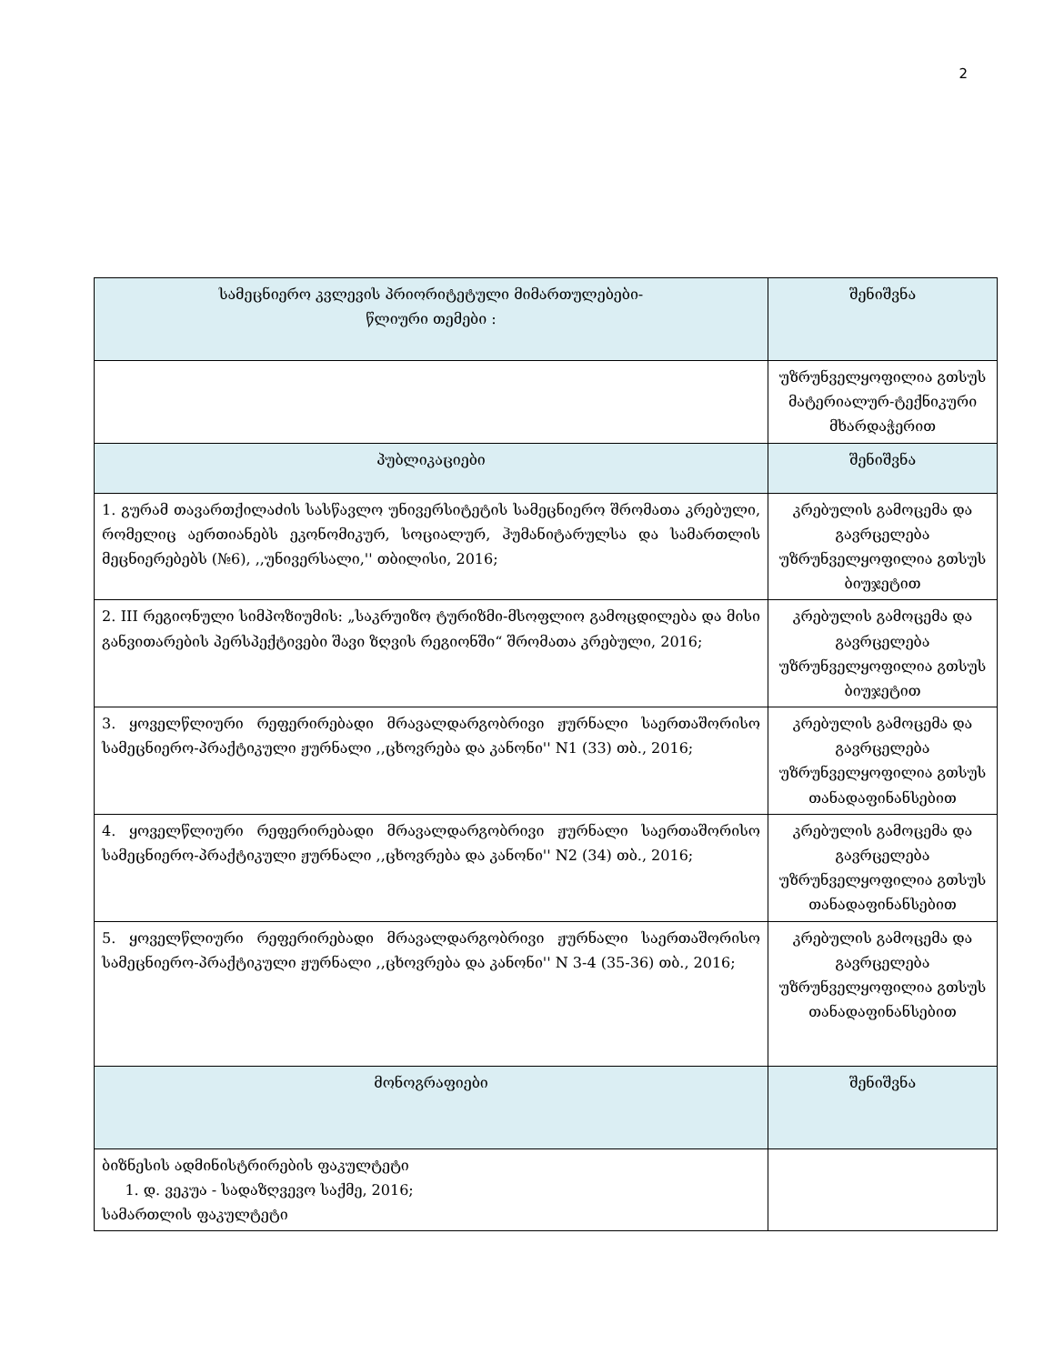2
| სამეცნიერო კვლევის პრიორიტეტული მიმართულებები- წლიური თემები : | შენიშვნა |
| --- | --- |
| | უზრუნველყოფილია გთსუს მატერიალურ-ტექნიკური მხარდაჭერით |
| პუბლიკაციები | შენიშვნა |
| 1. გურამ თავართქილაძის სასწავლო უნივერსიტეტის სამეცნიერო შრომათა კრებული, რომელიც აერთიანებს ეკონომიკურ, სოციალურ, ჰუმანიტარულსა და სამართლის მეცნიერებებს (№6), ,,უნივერსალი,'' თბილისი, 2016; | კრებულის გამოცემა და გავრცელება უზრუნველყოფილია გთსუს ბიუჯეტით |
| 2. III რეგიონული სიმპოზიუმის: „საკრუიზო ტურიზმი-მსოფლიო გამოცდილება და მისი განვითარების პერსპექტივები შავი ზღვის რეგიონში“ შრომათა კრებული, 2016; | კრებულის გამოცემა და გავრცელება უზრუნველყოფილია გთსუს ბიუჯეტით |
| 3. ყოველწლიური რეფერირებადი მრავალდარგობრივი ჟურნალი საერთაშორისო სამეცნიერო-პრაქტიკული ჟურნალი ,,ცხოვრება და კანონი'' N1 (33) თბ., 2016; | კრებულის გამოცემა და გავრცელება უზრუნველყოფილია გთსუს თანადაფინანსებით |
| 4. ყოველწლიური რეფერირებადი მრავალდარგობრივი ჟურნალი საერთაშორისო სამეცნიერო-პრაქტიკული ჟურნალი ,,ცხოვრება და კანონი'' N2 (34) თბ., 2016; | კრებულის გამოცემა და გავრცელება უზრუნველყოფილია გთსუს თანადაფინანსებით |
| 5. ყოველწლიური რეფერირებადი მრავალდარგობრივი ჟურნალი საერთაშორისო სამეცნიერო-პრაქტიკული ჟურნალი ,,ცხოვრება და კანონი'' N 3-4 (35-36) თბ., 2016; | კრებულის გამოცემა და გავრცელება უზრუნველყოფილია გთსუს თანადაფინანსებით |
| მონოგრაფიები | შენიშვნა |
| ბიზნესის ადმინისტრირების ფაკულტეტი 1. დ. ვეკუა - სადაზღვევო საქმე, 2016; სამართლის ფაკულტეტი | |